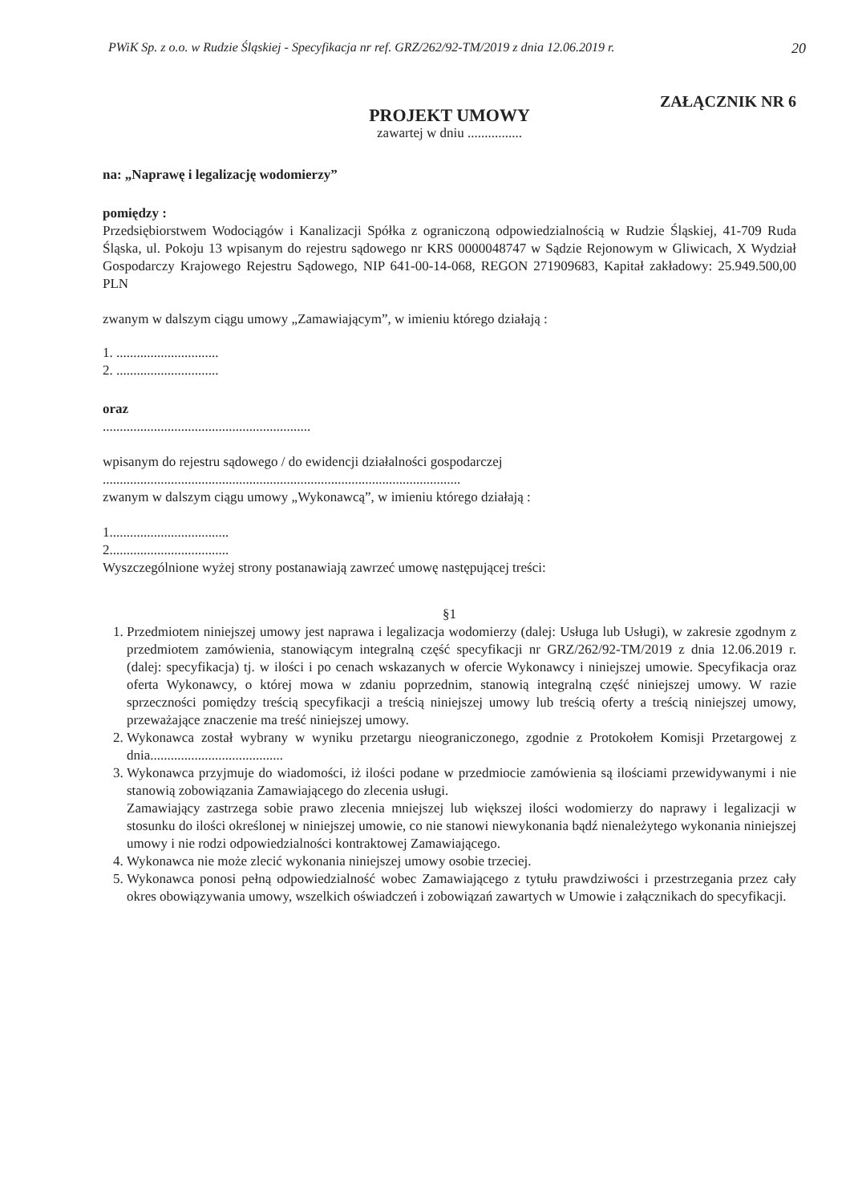PWiK Sp. z o.o. w Rudzie Śląskiej - Specyfikacja nr ref. GRZ/262/92-TM/2019 z dnia 12.06.2019 r. 20
ZAŁĄCZNIK NR 6
PROJEKT UMOWY
zawartej w dniu ................
na: „Naprawę i legalizację wodomierzy”
pomiędzy :
Przedsiębiorstwem Wodociągów i Kanalizacji Spółka z ograniczoną odpowiedzialnością w Rudzie Śląskiej, 41-709 Ruda Śląska, ul. Pokoju 13 wpisanym do rejestru sądowego nr KRS 0000048747 w Sądzie Rejonowym w Gliwicach, X Wydział Gospodarczy Krajowego Rejestru Sądowego, NIP 641-00-14-068, REGON 271909683, Kapitał zakładowy: 25.949.500,00 PLN
zwanym w dalszym ciągu umowy „Zamawiającym”, w imieniu którego działają :
1. ..............................
2. ..............................
oraz
.............................................................
wpisanym do rejestru sądowego / do ewidencji działalności gospodarczej
.........................................................................................................
zwanym w dalszym ciągu umowy „Wykonawcą”, w imieniu którego działają :
1...................................
2...................................
Wyszczególnione wyżej strony postanawiają zawrzeć umowę następującej treści:
§1
1. Przedmiotem niniejszej umowy jest naprawa i legalizacja wodomierzy (dalej: Usługa lub Usługi), w zakresie zgodnym z przedmiotem zamówienia, stanowiącym integralną część specyfikacji nr GRZ/262/92-TM/2019 z dnia 12.06.2019 r. (dalej: specyfikacja) tj. w ilości i po cenach wskazanych w ofercie Wykonawcy i niniejszej umowie. Specyfikacja oraz oferta Wykonawcy, o której mowa w zdaniu poprzednim, stanowią integralną część niniejszej umowy. W razie sprzeczności pomiędzy treścią specyfikacji a treścią niniejszej umowy lub treścią oferty a treścią niniejszej umowy, przeważające znaczenie ma treść niniejszej umowy.
2. Wykonawca został wybrany w wyniku przetargu nieograniczonego, zgodnie z Protokołem Komisji Przetargowej z dnia.......................................
3. Wykonawca przyjmuje do wiadomości, iż ilości podane w przedmiocie zamówienia są ilościami przewidywanymi i nie stanowią zobowiązania Zamawiającego do zlecenia usługi.
Zamawiający zastrzega sobie prawo zlecenia mniejszej lub większej ilości wodomierzy do naprawy i legalizacji w stosunku do ilości określonej w niniejszej umowie, co nie stanowi niewykonania bądź nienależytego wykonania niniejszej umowy i nie rodzi odpowiedzialności kontraktowej Zamawiającego.
4. Wykonawca nie może zlecić wykonania niniejszej umowy osobie trzeciej.
5. Wykonawca ponosi pełną odpowiedzialność wobec Zamawiającego z tytułu prawdziwości i przestrzegania przez cały okres obowiązywania umowy, wszelkich oświadczeń i zobowiązań zawartych w Umowie i załącznikach do specyfikacji.